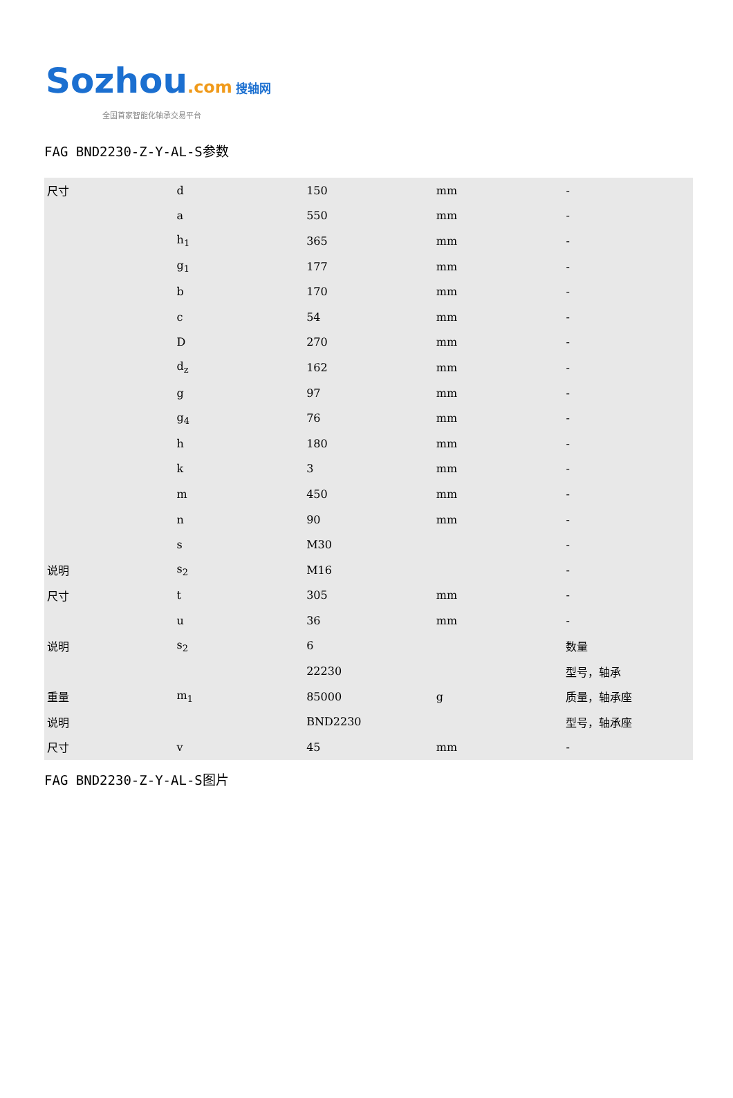Sozhou.com 搜轴网
全国首家智能化轴承交易平台
FAG BND2230-Z-Y-AL-S参数
| 尺寸 | d | 150 | mm | - |
| | a | 550 | mm | - |
| | h<sub>1</sub> | 365 | mm | - |
| | g<sub>1</sub> | 177 | mm | - |
| | b | 170 | mm | - |
| | c | 54 | mm | - |
| | D | 270 | mm | - |
| | d<sub>z</sub> | 162 | mm | - |
| | g | 97 | mm | - |
| | g<sub>4</sub> | 76 | mm | - |
| | h | 180 | mm | - |
| | k | 3 | mm | - |
| | m | 450 | mm | - |
| | n | 90 | mm | - |
| | s | M30 | | - |
| 说明 | s<sub>2</sub> | M16 | | - |
| 尺寸 | t | 305 | mm | - |
| | u | 36 | mm | - |
| 说明 | s<sub>2</sub> | 6 | | 数量 |
| | | 22230 | | 型号，轴承 |
| 重量 | m<sub>1</sub> | 85000 | g | 质量，轴承座 |
| 说明 | | BND2230 | | 型号，轴承座 |
| 尺寸 | v | 45 | mm | - |
FAG BND2230-Z-Y-AL-S图片